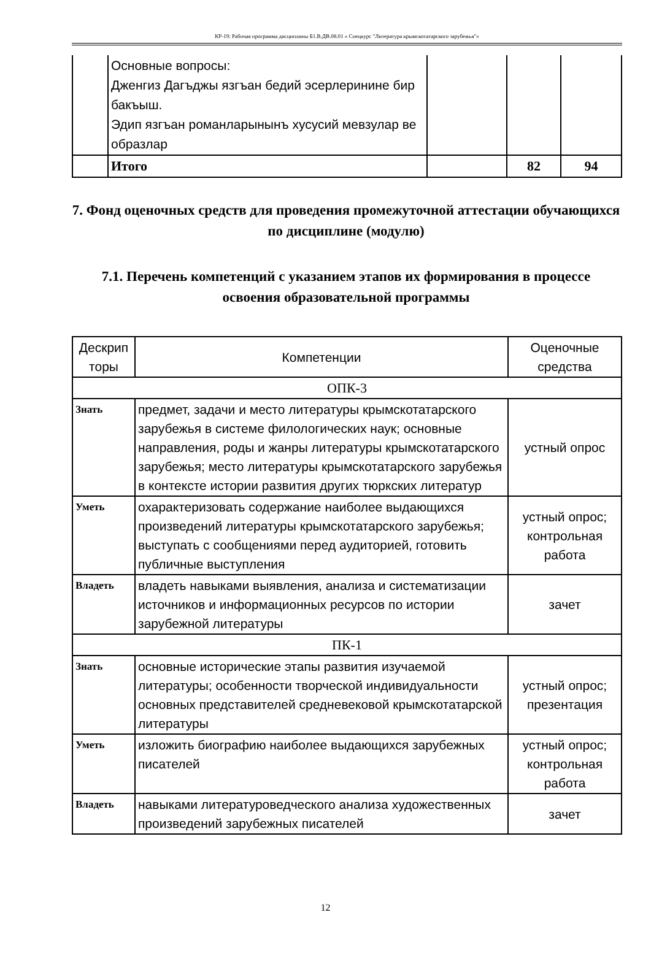КР-19: Рабочая программа дисциплины Б1.В.ДВ.08.01 « Спецкурс "Литература крымскотатарского зарубежья"»
| | Основные вопросы: Дженгиз Дагъджы язгъан бедий эсерлеринине бир бакъыш. Эдип язгъан романларынынъ хусусий мевзулар ве образлар | | | |
| | Итого | | 82 | 94 |
7. Фонд оценочных средств для проведения промежуточной аттестации обучающихся по дисциплине (модулю)
7.1. Перечень компетенций с указанием этапов их формирования в процессе освоения образовательной программы
| Дескрип торы | Компетенции | Оценочные средства |
| --- | --- | --- |
| ОПК-3 | | |
| Знать | предмет, задачи и место литературы крымскотатарского зарубежья в системе филологических наук; основные направления, роды и жанры литературы крымскотатарского зарубежья; место литературы крымскотатарского зарубежья в контексте истории развития других тюркских литератур | устный опрос |
| Уметь | охарактеризовать содержание наиболее выдающихся произведений литературы крымскотатарского зарубежья; выступать с сообщениями перед аудиторией, готовить публичные выступления | устный опрос; контрольная работа |
| Владеть | владеть навыками выявления, анализа и систематизации источников и информационных ресурсов по истории зарубежной литературы | зачет |
| ПК-1 | | |
| Знать | основные исторические этапы развития изучаемой литературы; особенности творческой индивидуальности основных представителей средневековой крымскотатарской литературы | устный опрос; презентация |
| Уметь | изложить биографию наиболее выдающихся зарубежных писателей | устный опрос; контрольная работа |
| Владеть | навыками литературоведческого анализа художественных произведений зарубежных писателей | зачет |
12